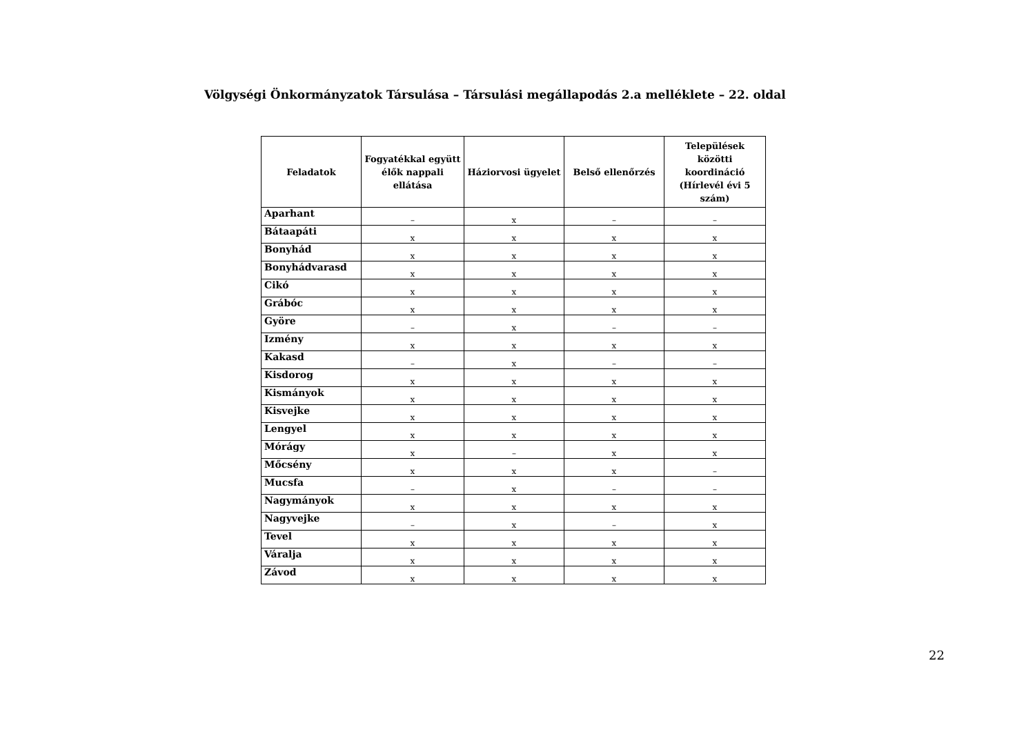Völgységi Önkormányzatok Társulása – Társulási megállapodás 2.a melléklete – 22. oldal
| Feladatok | Fogyatékkal együtt élők nappali ellátása | Háziorvosi ügyelet | Belső ellenőrzés | Települések közötti koordináció (Hírlevél évi 5 szám) |
| --- | --- | --- | --- | --- |
| Aparhant | – | x | – | – |
| Bátaapáti | x | x | x | x |
| Bonyhád | x | x | x | x |
| Bonyhádvarasd | x | x | x | x |
| Cikó | x | x | x | x |
| Grábóc | x | x | x | x |
| Györe | – | x | – | – |
| Izmény | x | x | x | x |
| Kakasd | – | x | – | – |
| Kisdorog | x | x | x | x |
| Kismányok | x | x | x | x |
| Kisvejke | x | x | x | x |
| Lengyel | x | x | x | x |
| Mórágy | x | – | x | x |
| Mőcsény | x | x | x | – |
| Mucsfa | – | x | – | – |
| Nagymányok | x | x | x | x |
| Nagyvejke | – | x | – | x |
| Tevel | x | x | x | x |
| Váralja | x | x | x | x |
| Závod | x | x | x | x |
22